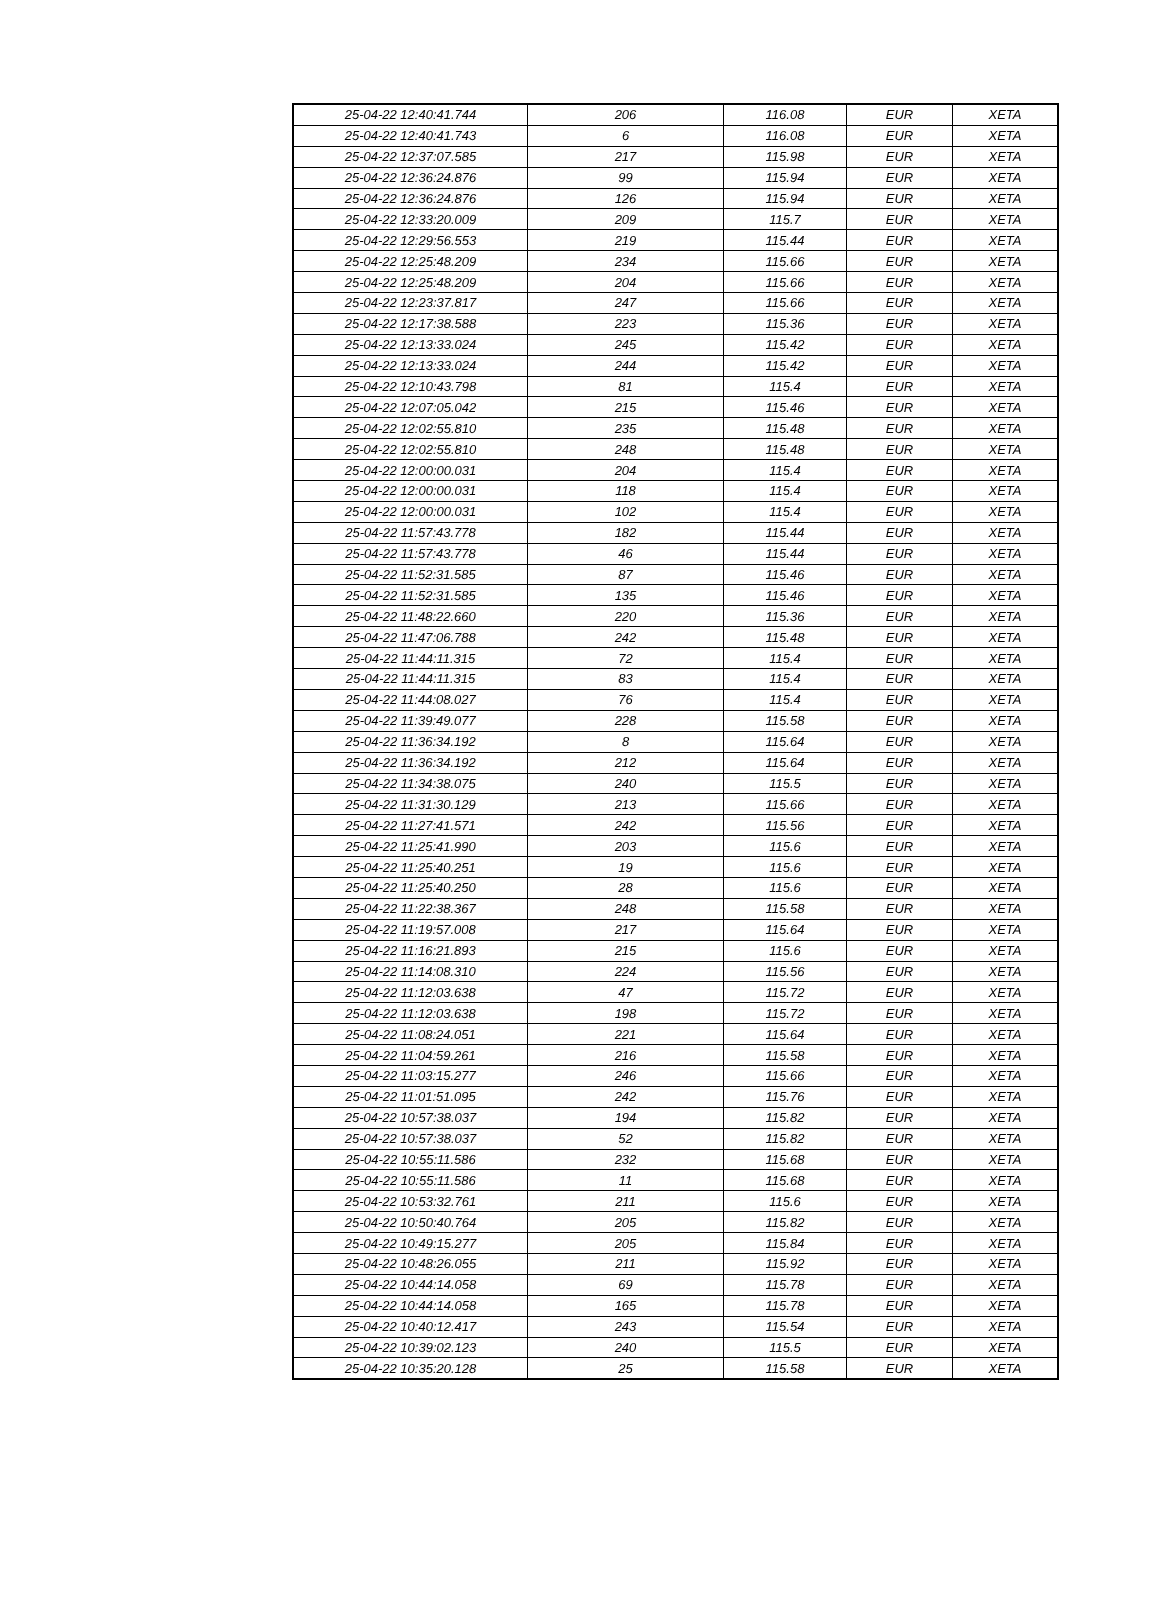| 25-04-22 12:40:41.744 | 206 | 116.08 | EUR | XETA |
| 25-04-22 12:40:41.743 | 6 | 116.08 | EUR | XETA |
| 25-04-22 12:37:07.585 | 217 | 115.98 | EUR | XETA |
| 25-04-22 12:36:24.876 | 99 | 115.94 | EUR | XETA |
| 25-04-22 12:36:24.876 | 126 | 115.94 | EUR | XETA |
| 25-04-22 12:33:20.009 | 209 | 115.7 | EUR | XETA |
| 25-04-22 12:29:56.553 | 219 | 115.44 | EUR | XETA |
| 25-04-22 12:25:48.209 | 234 | 115.66 | EUR | XETA |
| 25-04-22 12:25:48.209 | 204 | 115.66 | EUR | XETA |
| 25-04-22 12:23:37.817 | 247 | 115.66 | EUR | XETA |
| 25-04-22 12:17:38.588 | 223 | 115.36 | EUR | XETA |
| 25-04-22 12:13:33.024 | 245 | 115.42 | EUR | XETA |
| 25-04-22 12:13:33.024 | 244 | 115.42 | EUR | XETA |
| 25-04-22 12:10:43.798 | 81 | 115.4 | EUR | XETA |
| 25-04-22 12:07:05.042 | 215 | 115.46 | EUR | XETA |
| 25-04-22 12:02:55.810 | 235 | 115.48 | EUR | XETA |
| 25-04-22 12:02:55.810 | 248 | 115.48 | EUR | XETA |
| 25-04-22 12:00:00.031 | 204 | 115.4 | EUR | XETA |
| 25-04-22 12:00:00.031 | 118 | 115.4 | EUR | XETA |
| 25-04-22 12:00:00.031 | 102 | 115.4 | EUR | XETA |
| 25-04-22 11:57:43.778 | 182 | 115.44 | EUR | XETA |
| 25-04-22 11:57:43.778 | 46 | 115.44 | EUR | XETA |
| 25-04-22 11:52:31.585 | 87 | 115.46 | EUR | XETA |
| 25-04-22 11:52:31.585 | 135 | 115.46 | EUR | XETA |
| 25-04-22 11:48:22.660 | 220 | 115.36 | EUR | XETA |
| 25-04-22 11:47:06.788 | 242 | 115.48 | EUR | XETA |
| 25-04-22 11:44:11.315 | 72 | 115.4 | EUR | XETA |
| 25-04-22 11:44:11.315 | 83 | 115.4 | EUR | XETA |
| 25-04-22 11:44:08.027 | 76 | 115.4 | EUR | XETA |
| 25-04-22 11:39:49.077 | 228 | 115.58 | EUR | XETA |
| 25-04-22 11:36:34.192 | 8 | 115.64 | EUR | XETA |
| 25-04-22 11:36:34.192 | 212 | 115.64 | EUR | XETA |
| 25-04-22 11:34:38.075 | 240 | 115.5 | EUR | XETA |
| 25-04-22 11:31:30.129 | 213 | 115.66 | EUR | XETA |
| 25-04-22 11:27:41.571 | 242 | 115.56 | EUR | XETA |
| 25-04-22 11:25:41.990 | 203 | 115.6 | EUR | XETA |
| 25-04-22 11:25:40.251 | 19 | 115.6 | EUR | XETA |
| 25-04-22 11:25:40.250 | 28 | 115.6 | EUR | XETA |
| 25-04-22 11:22:38.367 | 248 | 115.58 | EUR | XETA |
| 25-04-22 11:19:57.008 | 217 | 115.64 | EUR | XETA |
| 25-04-22 11:16:21.893 | 215 | 115.6 | EUR | XETA |
| 25-04-22 11:14:08.310 | 224 | 115.56 | EUR | XETA |
| 25-04-22 11:12:03.638 | 47 | 115.72 | EUR | XETA |
| 25-04-22 11:12:03.638 | 198 | 115.72 | EUR | XETA |
| 25-04-22 11:08:24.051 | 221 | 115.64 | EUR | XETA |
| 25-04-22 11:04:59.261 | 216 | 115.58 | EUR | XETA |
| 25-04-22 11:03:15.277 | 246 | 115.66 | EUR | XETA |
| 25-04-22 11:01:51.095 | 242 | 115.76 | EUR | XETA |
| 25-04-22 10:57:38.037 | 194 | 115.82 | EUR | XETA |
| 25-04-22 10:57:38.037 | 52 | 115.82 | EUR | XETA |
| 25-04-22 10:55:11.586 | 232 | 115.68 | EUR | XETA |
| 25-04-22 10:55:11.586 | 11 | 115.68 | EUR | XETA |
| 25-04-22 10:53:32.761 | 211 | 115.6 | EUR | XETA |
| 25-04-22 10:50:40.764 | 205 | 115.82 | EUR | XETA |
| 25-04-22 10:49:15.277 | 205 | 115.84 | EUR | XETA |
| 25-04-22 10:48:26.055 | 211 | 115.92 | EUR | XETA |
| 25-04-22 10:44:14.058 | 69 | 115.78 | EUR | XETA |
| 25-04-22 10:44:14.058 | 165 | 115.78 | EUR | XETA |
| 25-04-22 10:40:12.417 | 243 | 115.54 | EUR | XETA |
| 25-04-22 10:39:02.123 | 240 | 115.5 | EUR | XETA |
| 25-04-22 10:35:20.128 | 25 | 115.58 | EUR | XETA |